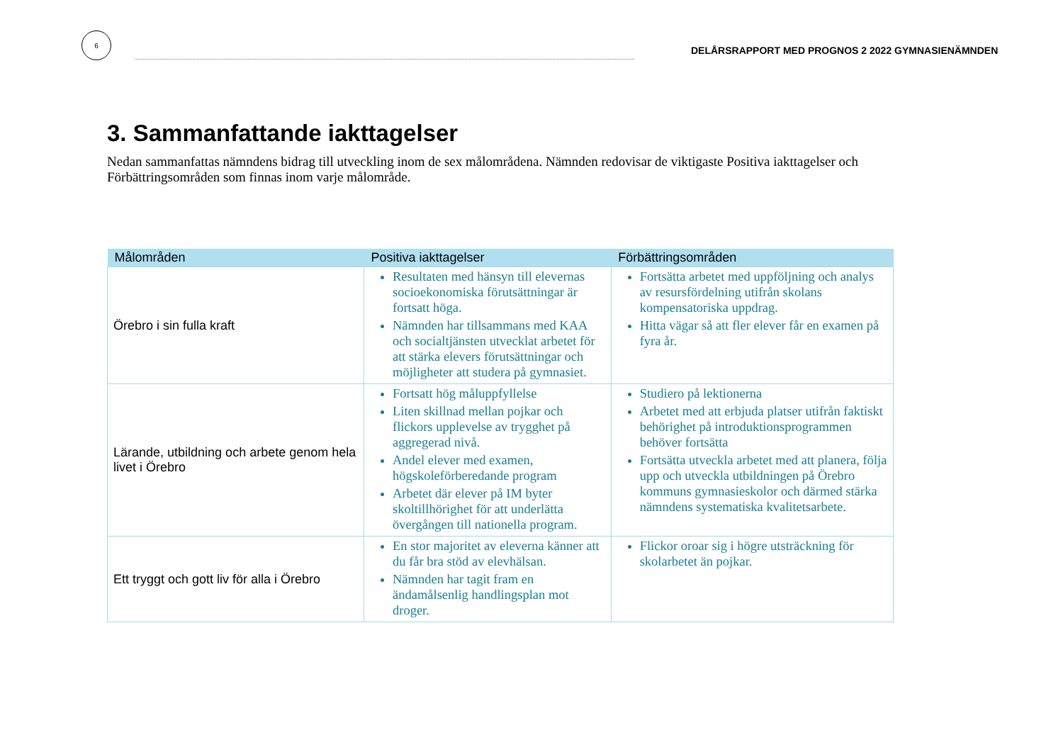6
DELÅRSRAPPORT MED PROGNOS 2 2022 GYMNASIENÄMNDEN
3. Sammanfattande iakttagelser
Nedan sammanfattas nämndens bidrag till utveckling inom de sex målområdena. Nämnden redovisar de viktigaste Positiva iakttagelser och Förbättringsområden som finnas inom varje målområde.
| Målområden | Positiva iakttagelser | Förbättringsområden |
| --- | --- | --- |
| Örebro i sin fulla kraft | Resultaten med hänsyn till elevernas socioekonomiska förutsättningar är fortsatt höga. Nämnden har tillsammans med KAA och socialtjänsten utvecklat arbetet för att stärka elevers förutsättningar och möjligheter att studera på gymnasiet. | Fortsätta arbetet med uppföljning och analys av resursfördelning utifrån skolans kompensatoriska uppdrag. Hitta vägar så att fler elever får en examen på fyra år. |
| Lärande, utbildning och arbete genom hela livet i Örebro | Fortsatt hög måluppfyllelse Liten skillnad mellan pojkar och flickors upplevelse av trygghet på aggregerad nivå. Andel elever med examen, högskoleförberedande program Arbetet där elever på IM byter skoltillhörighet för att underlätta övergången till nationella program. | Studiero på lektionerna Arbetet med att erbjuda platser utifrån faktiskt behörighet på introduktionsprogrammen behöver fortsätta Fortsätta utveckla arbetet med att planera, följa upp och utveckla utbildningen på Örebro kommuns gymnasieskolor och därmed stärka nämndens systematiska kvalitetsarbete. |
| Ett tryggt och gott liv för alla i Örebro | En stor majoritet av eleverna känner att du får bra stöd av elevhälsan. Nämnden har tagit fram en ändamålsenlig handlingsplan mot droger. | Flickor oroar sig i högre utsträckning för skolarbetet än pojkar. |